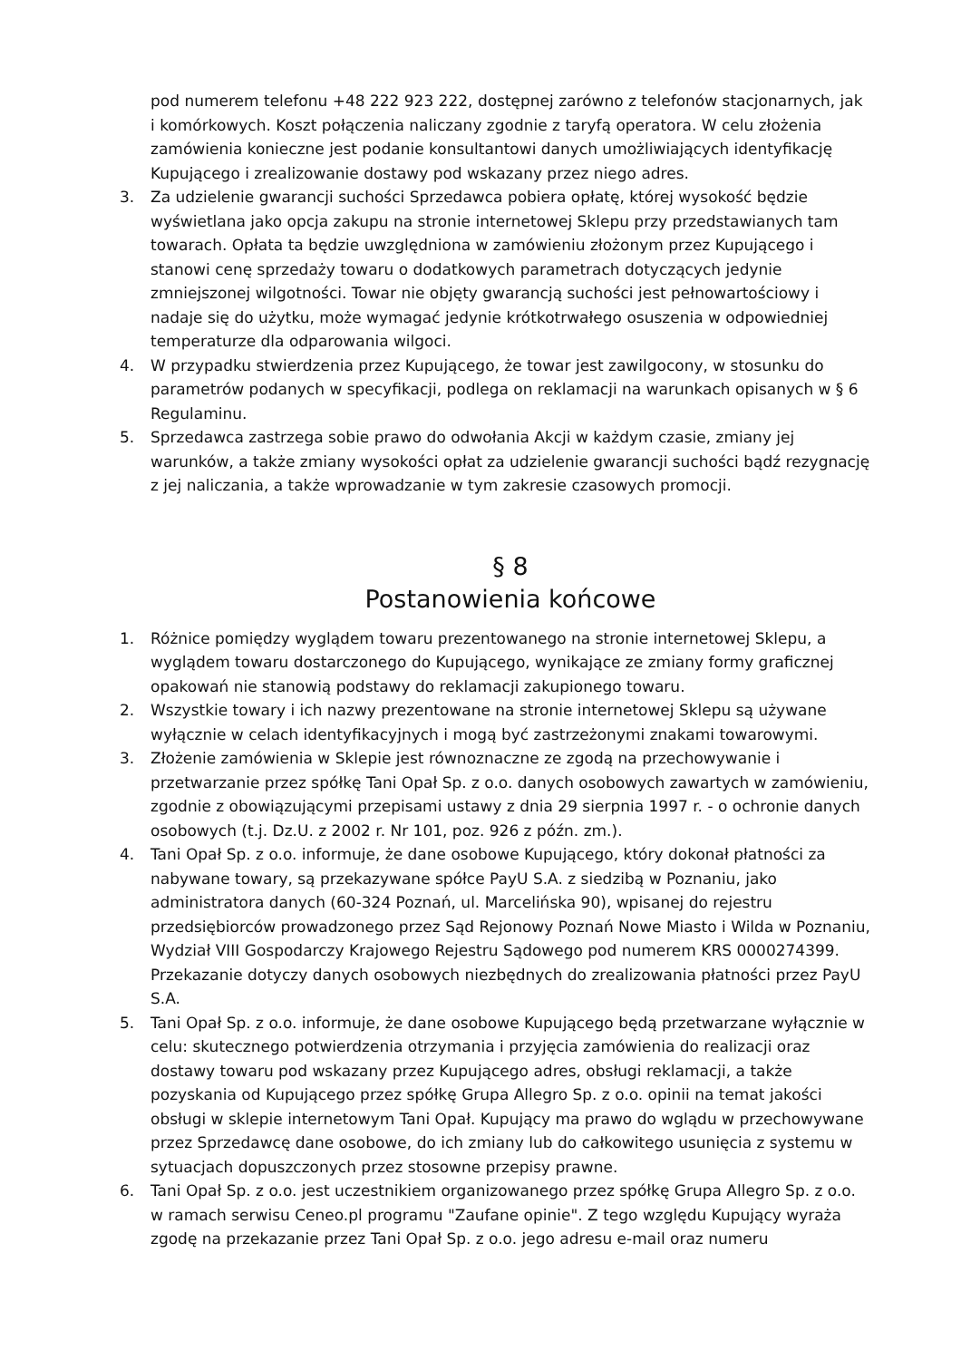pod numerem telefonu +48 222 923 222, dostępnej zarówno z telefonów stacjonarnych, jak i komórkowych. Koszt połączenia naliczany zgodnie z taryfą operatora. W celu złożenia zamówienia konieczne jest podanie konsultantowi danych umożliwiających identyfikację Kupującego i zrealizowanie dostawy pod wskazany przez niego adres.
3. Za udzielenie gwarancji suchości Sprzedawca pobiera opłatę, której wysokość będzie wyświetlana jako opcja zakupu na stronie internetowej Sklepu przy przedstawianych tam towarach. Opłata ta będzie uwzględniona w zamówieniu złożonym przez Kupującego i stanowi cenę sprzedaży towaru o dodatkowych parametrach dotyczących jedynie zmniejszonej wilgotności. Towar nie objęty gwarancją suchości jest pełnowartościowy i nadaje się do użytku, może wymagać jedynie krótkotrwałego osuszenia w odpowiedniej temperaturze dla odparowania wilgoci.
4. W przypadku stwierdzenia przez Kupującego, że towar jest zawilgocony, w stosunku do parametrów podanych w specyfikacji, podlega on reklamacji na warunkach opisanych w § 6 Regulaminu.
5. Sprzedawca zastrzega sobie prawo do odwołania Akcji w każdym czasie, zmiany jej warunków, a także zmiany wysokości opłat za udzielenie gwarancji suchości bądź rezygnację z jej naliczania, a także wprowadzanie w tym zakresie czasowych promocji.
§ 8
Postanowienia końcowe
1. Różnice pomiędzy wyglądem towaru prezentowanego na stronie internetowej Sklepu, a wyglądem towaru dostarczonego do Kupującego, wynikające ze zmiany formy graficznej opakowań nie stanowią podstawy do reklamacji zakupionego towaru.
2. Wszystkie towary i ich nazwy prezentowane na stronie internetowej Sklepu są używane wyłącznie w celach identyfikacyjnych i mogą być zastrzeżonymi znakami towarowymi.
3. Złożenie zamówienia w Sklepie jest równoznaczne ze zgodą na przechowywanie i przetwarzanie przez spółkę Tani Opał Sp. z o.o. danych osobowych zawartych w zamówieniu, zgodnie z obowiązującymi przepisami ustawy z dnia 29 sierpnia 1997 r. - o ochronie danych osobowych (t.j. Dz.U. z 2002 r. Nr 101, poz. 926 z późn. zm.).
4. Tani Opał Sp. z o.o. informuje, że dane osobowe Kupującego, który dokonał płatności za nabywane towary, są przekazywane spółce PayU S.A. z siedzibą w Poznaniu, jako administratora danych (60-324 Poznań, ul. Marcelińska 90), wpisanej do rejestru przedsiębiorców prowadzonego przez Sąd Rejonowy Poznań Nowe Miasto i Wilda w Poznaniu, Wydział VIII Gospodarczy Krajowego Rejestru Sądowego pod numerem KRS 0000274399. Przekazanie dotyczy danych osobowych niezbędnych do zrealizowania płatności przez PayU S.A.
5. Tani Opał Sp. z o.o. informuje, że dane osobowe Kupującego będą przetwarzane wyłącznie w celu: skutecznego potwierdzenia otrzymania i przyjęcia zamówienia do realizacji oraz dostawy towaru pod wskazany przez Kupującego adres, obsługi reklamacji, a także pozyskania od Kupującego przez spółkę Grupa Allegro Sp. z o.o. opinii na temat jakości obsługi w sklepie internetowym Tani Opał. Kupujący ma prawo do wglądu w przechowywane przez Sprzedawcę dane osobowe, do ich zmiany lub do całkowitego usunięcia z systemu w sytuacjach dopuszczonych przez stosowne przepisy prawne.
6. Tani Opał Sp. z o.o. jest uczestnikiem organizowanego przez spółkę Grupa Allegro Sp. z o.o. w ramach serwisu Ceneo.pl programu "Zaufane opinie". Z tego względu Kupujący wyraża zgodę na przekazanie przez Tani Opał Sp. z o.o. jego adresu e-mail oraz numeru